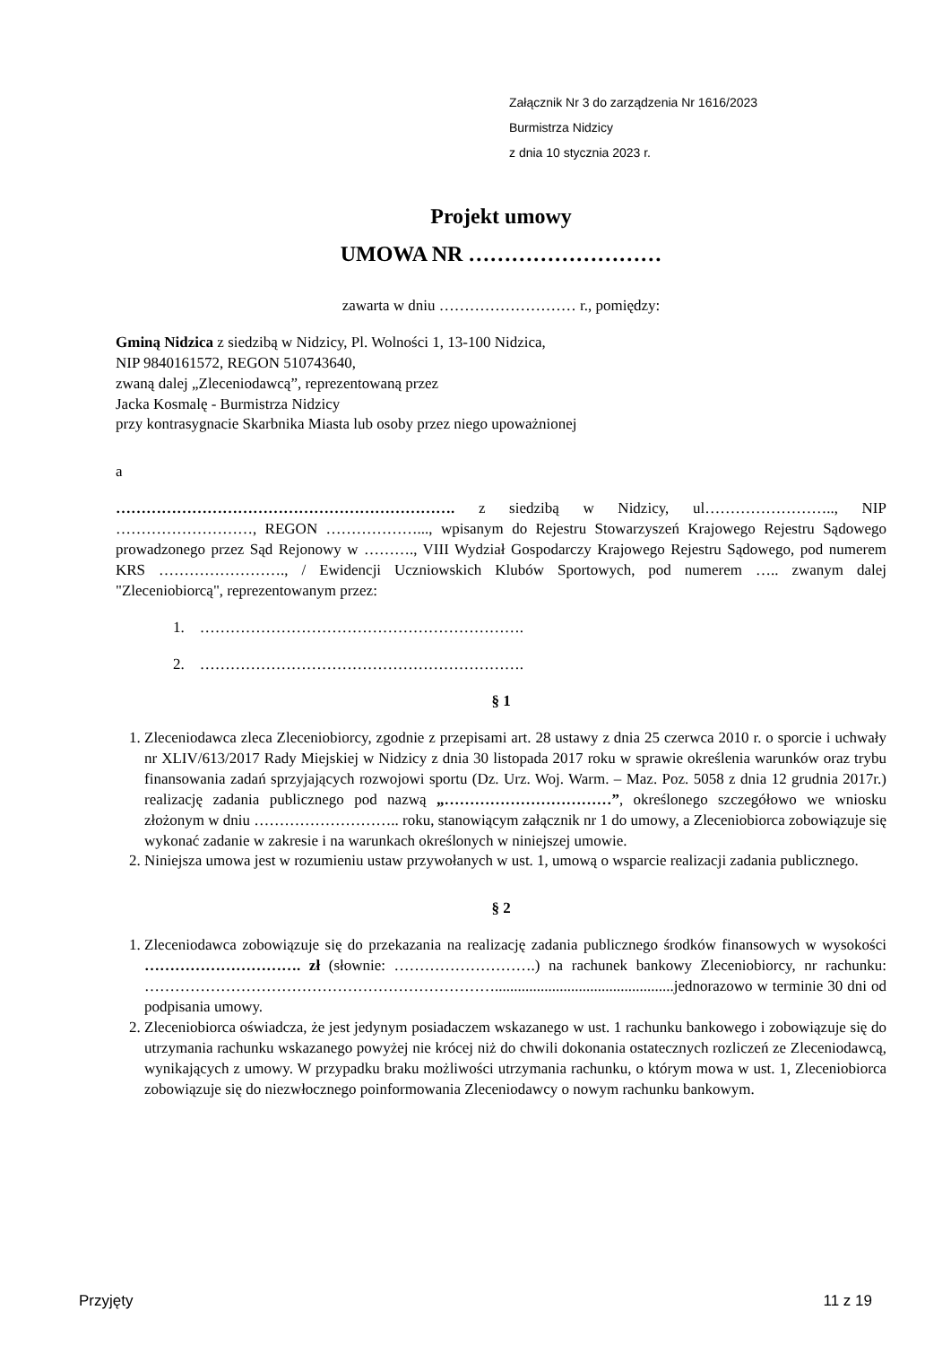Załącznik Nr 3 do zarządzenia Nr 1616/2023
Burmistrza Nidzicy
z dnia 10 stycznia 2023 r.
Projekt umowy
UMOWA NR ………………………
zawarta w dniu ……………………… r., pomiędzy:
Gminą Nidzica z siedzibą w Nidzicy, Pl. Wolności 1, 13-100 Nidzica,
NIP 9840161572, REGON 510743640,
zwaną dalej „Zleceniodawcą”, reprezentowaną przez
Jacka Kosmalę - Burmistrza Nidzicy
przy kontrasygnacie Skarbnika Miasta lub osoby przez niego upoważnionej
a
…………………………………………………………. z siedzibą w Nidzicy, ul…………………….., NIP ………………………, REGON ………………..., wpisanym do Rejestru Stowarzyszeń Krajowego Rejestru Sądowego prowadzonego przez Sąd Rejonowy w ………., VIII Wydział Gospodarczy Krajowego Rejestru Sądowego, pod numerem KRS ……………………., / Ewidencji Uczniowskich Klubów Sportowych, pod numerem ….. zwanym dalej "Zleceniobiorcą", reprezentowanym przez:
1. ……………………………………………………….
2. ……………………………………………………….
§ 1
1. Zleceniodawca zleca Zleceniobiorcy, zgodnie z przepisami art. 28 ustawy z dnia 25 czerwca 2010 r. o sporcie i uchwały nr XLIV/613/2017 Rady Miejskiej w Nidzicy z dnia 30 listopada 2017 roku w sprawie określenia warunków oraz trybu finansowania zadań sprzyjających rozwojowi sportu (Dz. Urz. Woj. Warm. – Maz. Poz. 5058 z dnia 12 grudnia 2017r.) realizację zadania publicznego pod nazwą „……………………………”, określonego szczegółowo we wniosku złożonym w dniu ……………………….. roku, stanowiącym załącznik nr 1 do umowy, a Zleceniobiorca zobowiązuje się wykonać zadanie w zakresie i na warunkach określonych w niniejszej umowie.
2. Niniejsza umowa jest w rozumieniu ustaw przywołanych w ust. 1, umową o wsparcie realizacji zadania publicznego.
§ 2
1. Zleceniodawca zobowiązuje się do przekazania na realizację zadania publicznego środków finansowych w wysokości …………………………. zł (słownie: ……………………….) na rachunek bankowy Zleceniobiorcy, nr rachunku: ……………………………………………………………...............................................jednorazowo w terminie 30 dni od podpisania umowy.
2. Zleceniobiorca oświadcza, że jest jedynym posiadaczem wskazanego w ust. 1 rachunku bankowego i zobowiązuje się do utrzymania rachunku wskazanego powyżej nie krócej niż do chwili dokonania ostatecznych rozliczeń ze Zleceniodawcą, wynikających z umowy. W przypadku braku możliwości utrzymania rachunku, o którym mowa w ust. 1, Zleceniobiorca zobowiązuje się do niezwłocznego poinformowania Zleceniodawcy o nowym rachunku bankowym.
Przyjęty 11 z 19